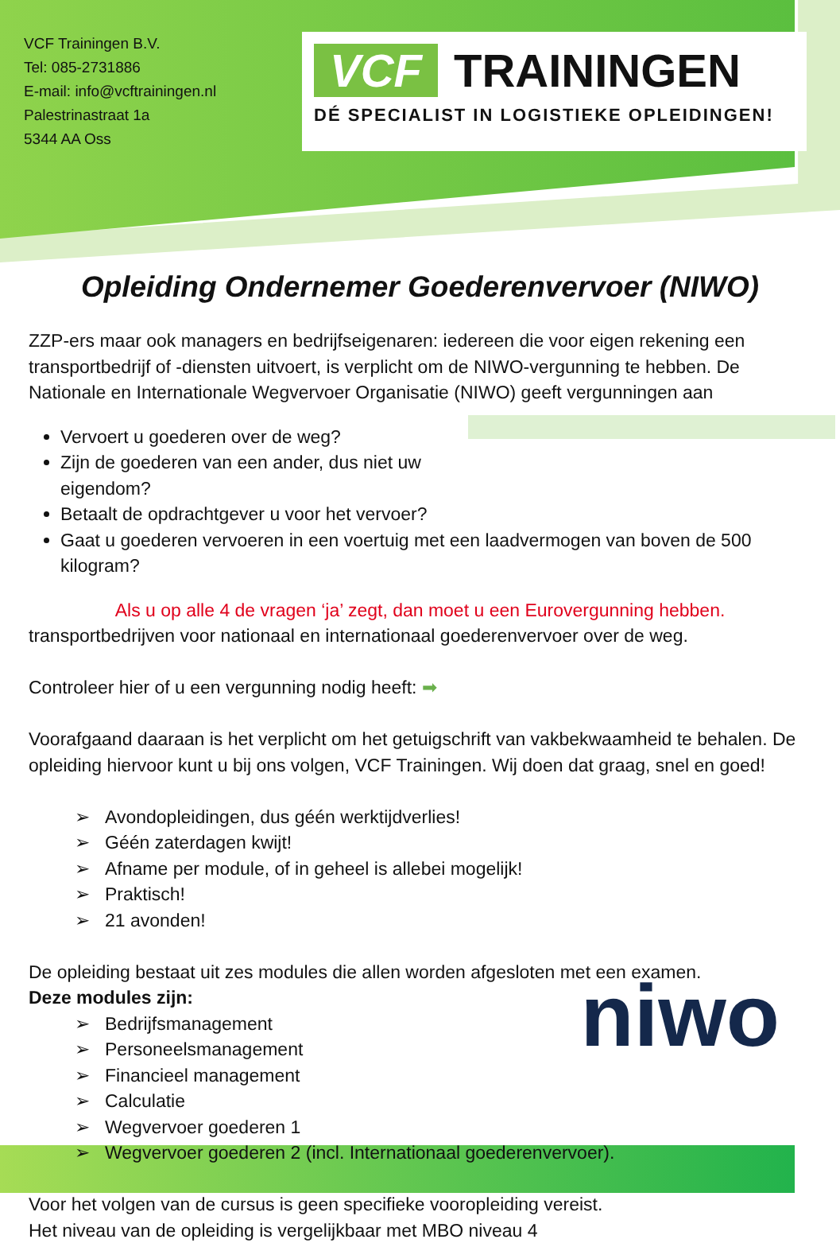VCF Trainingen B.V.
Tel: 085-2731886
E-mail: info@vcftrainingen.nl
Palestrinastraat 1a
5344 AA Oss
VCF TRAININGEN
DÉ SPECIALIST IN LOGISTIEKE OPLEIDINGEN!
Opleiding Ondernemer Goederenvervoer (NIWO)
ZZP-ers maar ook managers en bedrijfseigenaren: iedereen die voor eigen rekening een transportbedrijf of -diensten uitvoert, is verplicht om de NIWO-vergunning te hebben. De Nationale en Internationale Wegvervoer Organisatie (NIWO) geeft vergunningen aan
Vervoert u goederen over de weg?
Zijn de goederen van een ander, dus niet uw eigendom?
Betaalt de opdrachtgever u voor het vervoer?
Gaat u goederen vervoeren in een voertuig met een laadvermogen van boven de 500 kilogram?
Als u op alle 4 de vragen ‘ja’ zegt, dan moet u een Eurovergunning hebben.
transportbedrijven voor nationaal en internationaal goederenvervoer over de weg.
Controleer hier of u een vergunning nodig heeft: ➡
Voorafgaand daaraan is het verplicht om het getuigschrift van vakbekwaamheid te behalen. De opleiding hiervoor kunt u bij ons volgen, VCF Trainingen. Wij doen dat graag, snel en goed!
Avondopleidingen, dus géén werktijdverlies!
Géén zaterdagen kwijt!
Afname per module, of in geheel is allebei mogelijk!
Praktisch!
21 avonden!
De opleiding bestaat uit zes modules die allen worden afgesloten met een examen.
Deze modules zijn:
niwo
Bedrijfsmanagement
Personeelsmanagement
Financieel management
Calculatie
Wegvervoer goederen 1
Wegvervoer goederen 2 (incl. Internationaal goederenvervoer).
Voor het volgen van de cursus is geen specifieke vooropleiding vereist.
Het niveau van de opleiding is vergelijkbaar met MBO niveau 4